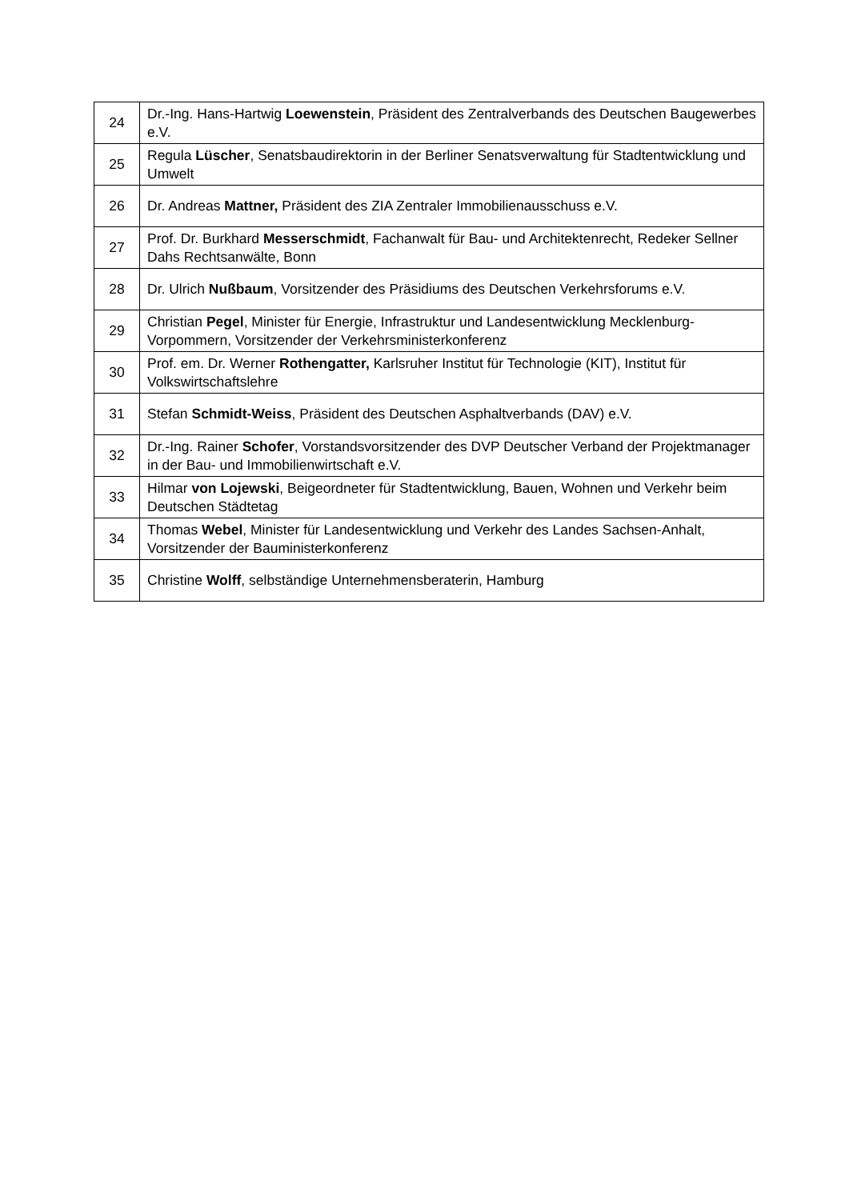| 24 | Dr.-Ing. Hans-Hartwig Loewenstein , Präsident des Zentralverbands des Deutschen Baugewerbes e.V. |
| 25 | Regula Lüscher , Senatsbaudirektorin in der Berliner Senatsverwaltung für Stadtentwicklung und Umwelt |
| 26 | Dr. Andreas Mattner, Präsident des ZIA Zentraler Immobilienausschuss e.V. |
| 27 | Prof. Dr. Burkhard Messerschmidt , Fachanwalt für Bau- und Architektenrecht, Redeker Sellner Dahs Rechtsanwälte, Bonn |
| 28 | Dr. Ulrich Nußbaum , Vorsitzender des Präsidiums des Deutschen Verkehrsforums e.V. |
| 29 | Christian Pegel , Minister für Energie, Infrastruktur und Landesentwicklung Mecklenburg-Vorpommern, Vorsitzender der Verkehrsministerkonferenz |
| 30 | Prof. em. Dr. Werner Rothengatter, Karlsruher Institut für Technologie (KIT), Institut für Volkswirtschaftslehre |
| 31 | Stefan Schmidt-Weiss , Präsident des Deutschen Asphaltverbands (DAV) e.V. |
| 32 | Dr.-Ing. Rainer Schofer , Vorstandsvorsitzender des DVP Deutscher Verband der Projektmanager in der Bau- und Immobilienwirtschaft e.V. |
| 33 | Hilmar von Lojewski , Beigeordneter für Stadtentwicklung, Bauen, Wohnen und Verkehr beim Deutschen Städtetag |
| 34 | Thomas Webel , Minister für Landesentwicklung und Verkehr des Landes Sachsen-Anhalt, Vorsitzender der Bauministerkonferenz |
| 35 | Christine Wolff , selbständige Unternehmensberaterin, Hamburg |